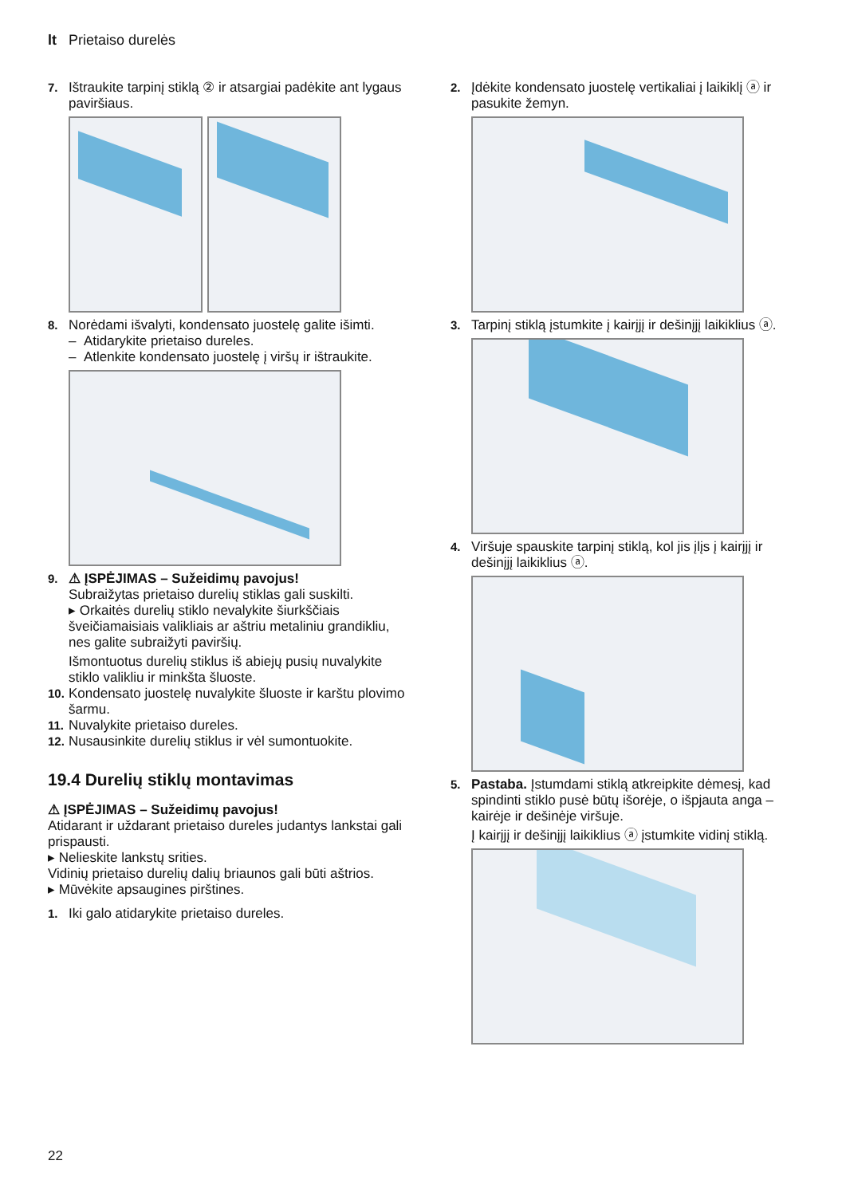lt Prietaiso durelės
7. Ištraukite tarpinį stiklą ② ir atsargiai padėkite ant ly­gaus paviršiaus.
8. Norėdami išvalyti, kondensato juostelę galite išimti.
– Atidarykite prietaiso dureles.
– Atlenkite kondensato juostelę į viršų ir ištraukite.
9. ⚠ ĮSPĖJIMAS – Sužeidimų pavojus!
Subraižytas prietaiso durelių stiklas gali suskilti.
▸ Orkaitės durelių stiklo nevalykite šiurkščiais šveičiamaisiais valikliais ar aštriu metaliniu gran­dikliu, nes galite subraižyti paviršių.
Išmontuotus durelių stiklus iš abiejų pusių nuvalykite stiklo valikliu ir minkšta šluoste.
10. Kondensato juostelę nuvalykite šluoste ir karštu plo­vimo šarmu.
11. Nuvalykite prietaiso dureles.
12. Nusausinkite durelių stiklus ir vėl sumontuokite.
19.4 Durelių stiklų montavimas
⚠ ĮSPĖJIMAS – Sužeidimų pavojus!
Atidarant ir uždarant prietaiso dureles judantys lankstai gali prispausti.
▸ Nelieskite lankstų srities.
Vidinių prietaiso durelių dalių briaunos gali būti aštrios.
▸ Mūvėkite apsaugines pirštines.
1. Iki galo atidarykite prietaiso dureles.
2. Įdėkite kondensato juostelę vertikaliai į laikiklį ⓐ ir pasukite žemyn.
3. Tarpinį stiklą įstumkite į kairįjį ir dešinįjį laikiklius ⓐ.
4. Viršuje spauskite tarpinį stiklą, kol jis įlįs į kairįjį ir dešinįjį laikiklius ⓐ.
5. Pastaba. Įstumdami stiklą atkreipkite dėmesį, kad spindinti stiklo pusė būtų išorėje, o išpjauta anga – kairėje ir dešinėje viršuje.
Į kairįjį ir dešinįjį laikiklius ⓐ įstumkite vidinį stiklą.
22